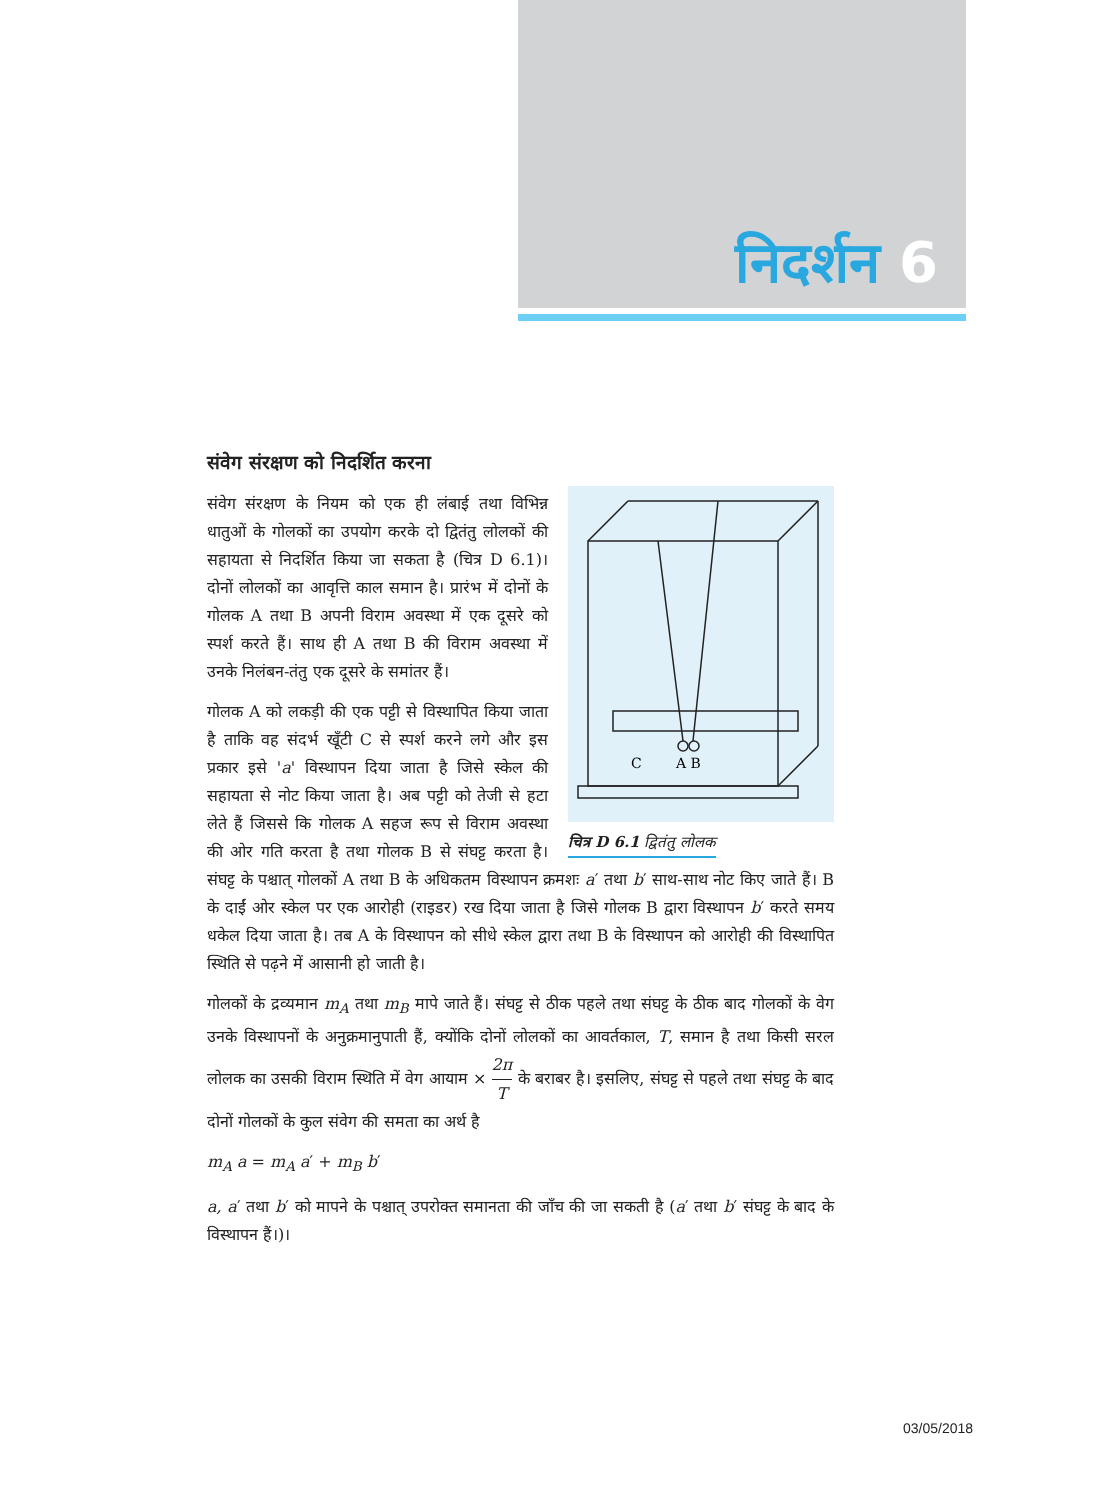निदर्शन 6
संवेग संरक्षण को निदर्शित करना
C
A B
चित्र D 6.1 द्वितंतु लोलक
संवेग संरक्षण के नियम को एक ही लंबाई तथा विभिन्न धातुओं के गोलकों का उपयोग करके दो द्वितंतु लोलकों की सहायता से निदर्शित किया जा सकता है (चित्र D 6.1)। दोनों लोलकों का आवृत्ति काल समान है। प्रारंभ में दोनों के गोलक A तथा B अपनी विराम अवस्था में एक दूसरे को स्पर्श करते हैं। साथ ही A तथा B की विराम अवस्था में उनके निलंबन-तंतु एक दूसरे के समांतर हैं।
गोलक A को लकड़ी की एक पट्टी से विस्थापित किया जाता है ताकि वह संदर्भ खूँटी C से स्पर्श करने लगे और इस प्रकार इसे 'a' विस्थापन दिया जाता है जिसे स्केल की सहायता से नोट किया जाता है। अब पट्टी को तेजी से हटा लेते हैं जिससे कि गोलक A सहज रूप से विराम अवस्था की ओर गति करता है तथा गोलक B से संघट्ट करता है। संघट्ट के पश्चात् गोलकों A तथा B के अधिकतम विस्थापन क्रमशः a′ तथा b′ साथ-साथ नोट किए जाते हैं। B के दाईं ओर स्केल पर एक आरोही (राइडर) रख दिया जाता है जिसे गोलक B द्वारा विस्थापन b′ करते समय धकेल दिया जाता है। तब A के विस्थापन को सीधे स्केल द्वारा तथा B के विस्थापन को आरोही की विस्थापित स्थिति से पढ़ने में आसानी हो जाती है।
गोलकों के द्रव्यमान m<sub>A</sub> तथा m<sub>B</sub> मापे जाते हैं। संघट्ट से ठीक पहले तथा संघट्ट के ठीक बाद गोलकों के वेग उनके विस्थापनों के अनुक्रमानुपाती हैं, क्योंकि दोनों लोलकों का आवर्तकाल, T, समान है तथा किसी सरल लोलक का उसकी विराम स्थिति में वेग आयाम × 2π T के बराबर है। इसलिए, संघट्ट से पहले तथा संघट्ट के बाद दोनों गोलकों के कुल संवेग की समता का अर्थ है
m<sub>A</sub> a = m<sub>A</sub> a′ + m<sub>B</sub> b′
a, a′ तथा b′ को मापने के पश्चात् उपरोक्त समानता की जाँच की जा सकती है (a′ तथा b′ संघट्ट के बाद के विस्थापन हैं।)।
03/05/2018